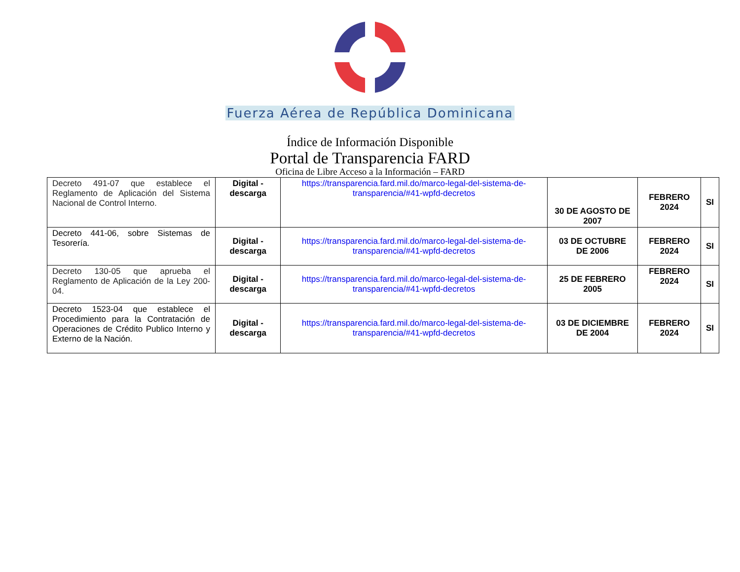Fuerza Aérea de República Dominicana
Índice de Información Disponible
Portal de Transparencia FARD
Oficina de Libre Acceso a la Información – FARD
| Decreto 491-07 que establece el Reglamento de Aplicación del Sistema Nacional de Control Interno. | Digital - descarga | https://transparencia.fard.mil.do/marco-legal-del-sistema-de-transparencia/#41-wpfd-decretos | 30 DE AGOSTO DE 2007 | FEBRERO 2024 | SI |
| Decreto 441-06, sobre Sistemas de Tesorería. | Digital - descarga | https://transparencia.fard.mil.do/marco-legal-del-sistema-de-transparencia/#41-wpfd-decretos | 03 DE OCTUBRE DE 2006 | FEBRERO 2024 | SI |
| Decreto 130-05 que aprueba el Reglamento de Aplicación de la Ley 200-04. | Digital - descarga | https://transparencia.fard.mil.do/marco-legal-del-sistema-de-transparencia/#41-wpfd-decretos | 25 DE FEBRERO 2005 | FEBRERO 2024 | SI |
| Decreto 1523-04 que establece el Procedimiento para la Contratación de Operaciones de Crédito Publico Interno y Externo de la Nación. | Digital - descarga | https://transparencia.fard.mil.do/marco-legal-del-sistema-de-transparencia/#41-wpfd-decretos | 03 DE DICIEMBRE DE 2004 | FEBRERO 2024 | SI |